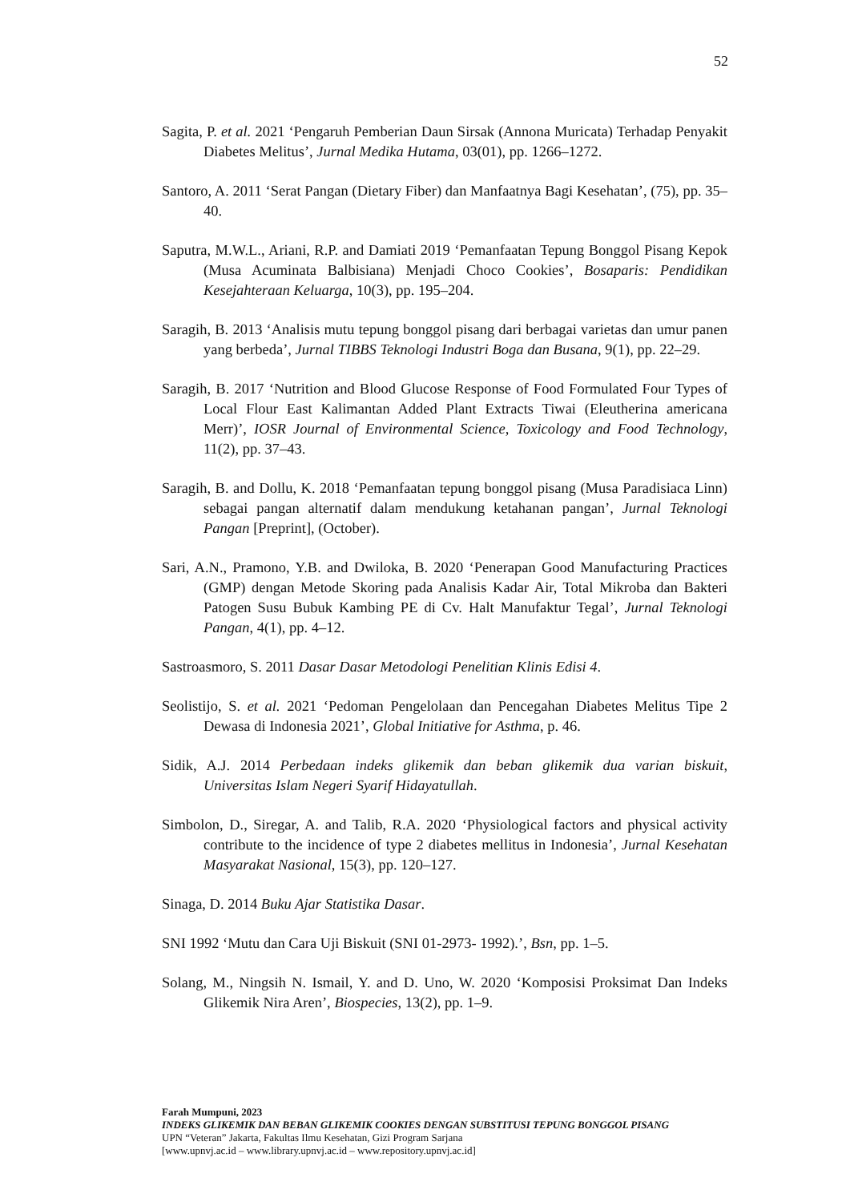52
Sagita, P. et al. 2021 ‘Pengaruh Pemberian Daun Sirsak (Annona Muricata) Terhadap Penyakit Diabetes Melitus’, Jurnal Medika Hutama, 03(01), pp. 1266–1272.
Santoro, A. 2011 ‘Serat Pangan (Dietary Fiber) dan Manfaatnya Bagi Kesehatan’, (75), pp. 35–40.
Saputra, M.W.L., Ariani, R.P. and Damiati 2019 ‘Pemanfaatan Tepung Bonggol Pisang Kepok (Musa Acuminata Balbisiana) Menjadi Choco Cookies’, Bosaparis: Pendidikan Kesejahteraan Keluarga, 10(3), pp. 195–204.
Saragih, B. 2013 ‘Analisis mutu tepung bonggol pisang dari berbagai varietas dan umur panen yang berbeda’, Jurnal TIBBS Teknologi Industri Boga dan Busana, 9(1), pp. 22–29.
Saragih, B. 2017 ‘Nutrition and Blood Glucose Response of Food Formulated Four Types of Local Flour East Kalimantan Added Plant Extracts Tiwai (Eleutherina americana Merr)’, IOSR Journal of Environmental Science, Toxicology and Food Technology, 11(2), pp. 37–43.
Saragih, B. and Dollu, K. 2018 ‘Pemanfaatan tepung bonggol pisang (Musa Paradisiaca Linn) sebagai pangan alternatif dalam mendukung ketahanan pangan’, Jurnal Teknologi Pangan [Preprint], (October).
Sari, A.N., Pramono, Y.B. and Dwiloka, B. 2020 ‘Penerapan Good Manufacturing Practices (GMP) dengan Metode Skoring pada Analisis Kadar Air, Total Mikroba dan Bakteri Patogen Susu Bubuk Kambing PE di Cv. Halt Manufaktur Tegal’, Jurnal Teknologi Pangan, 4(1), pp. 4–12.
Sastroasmoro, S. 2011 Dasar Dasar Metodologi Penelitian Klinis Edisi 4.
Seolistijo, S. et al. 2021 ‘Pedoman Pengelolaan dan Pencegahan Diabetes Melitus Tipe 2 Dewasa di Indonesia 2021’, Global Initiative for Asthma, p. 46.
Sidik, A.J. 2014 Perbedaan indeks glikemik dan beban glikemik dua varian biskuit, Universitas Islam Negeri Syarif Hidayatullah.
Simbolon, D., Siregar, A. and Talib, R.A. 2020 ‘Physiological factors and physical activity contribute to the incidence of type 2 diabetes mellitus in Indonesia’, Jurnal Kesehatan Masyarakat Nasional, 15(3), pp. 120–127.
Sinaga, D. 2014 Buku Ajar Statistika Dasar.
SNI 1992 ‘Mutu dan Cara Uji Biskuit (SNI 01-2973- 1992).’, Bsn, pp. 1–5.
Solang, M., Ningsih N. Ismail, Y. and D. Uno, W. 2020 ‘Komposisi Proksimat Dan Indeks Glikemik Nira Aren’, Biospecies, 13(2), pp. 1–9.
Farah Mumpuni, 2023
INDEKS GLIKEMIK DAN BEBAN GLIKEMIK COOKIES DENGAN SUBSTITUSI TEPUNG BONGGOL PISANG
UPN “Veteran” Jakarta, Fakultas Ilmu Kesehatan, Gizi Program Sarjana
[www.upnvj.ac.id – www.library.upnvj.ac.id – www.repository.upnvj.ac.id]